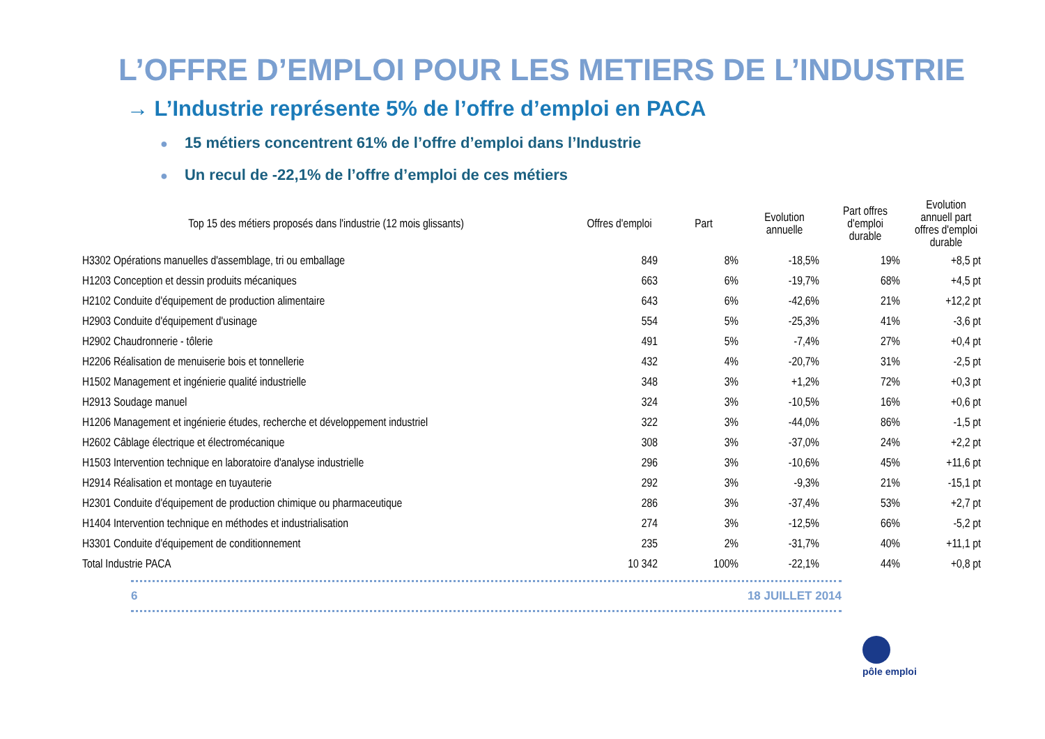L’OFFRE D’EMPLOI POUR LES METIERS DE L’INDUSTRIE
→ L’Industrie représente 5% de l’offre d’emploi en PACA
● 15 métiers concentrent 61% de l’offre d’emploi dans l’Industrie
● Un recul de -22,1% de l’offre d’emploi de ces métiers
| Top 15 des métiers proposés dans l'industrie (12 mois glissants) | Offres d'emploi | Part | Evolution annuelle | Part offres d'emploi durable | Evolution annuell part offres d'emploi durable |
| --- | --- | --- | --- | --- | --- |
| H3302 Opérations manuelles d'assemblage, tri ou emballage | 849 | 8% | -18,5% | 19% | +8,5 pt |
| H1203 Conception et dessin produits mécaniques | 663 | 6% | -19,7% | 68% | +4,5 pt |
| H2102 Conduite d'équipement de production alimentaire | 643 | 6% | -42,6% | 21% | +12,2 pt |
| H2903 Conduite d'équipement d'usinage | 554 | 5% | -25,3% | 41% | -3,6 pt |
| H2902 Chaudronnerie - tôlerie | 491 | 5% | -7,4% | 27% | +0,4 pt |
| H2206 Réalisation de menuiserie bois et tonnellerie | 432 | 4% | -20,7% | 31% | -2,5 pt |
| H1502 Management et ingénierie qualité industrielle | 348 | 3% | +1,2% | 72% | +0,3 pt |
| H2913 Soudage manuel | 324 | 3% | -10,5% | 16% | +0,6 pt |
| H1206 Management et ingénierie études, recherche et développement industriel | 322 | 3% | -44,0% | 86% | -1,5 pt |
| H2602 Câblage électrique et électromécanique | 308 | 3% | -37,0% | 24% | +2,2 pt |
| H1503 Intervention technique en laboratoire d'analyse industrielle | 296 | 3% | -10,6% | 45% | +11,6 pt |
| H2914 Réalisation et montage en tuyauterie | 292 | 3% | -9,3% | 21% | -15,1 pt |
| H2301 Conduite d'équipement de production chimique ou pharmaceutique | 286 | 3% | -37,4% | 53% | +2,7 pt |
| H1404 Intervention technique en méthodes et industrialisation | 274 | 3% | -12,5% | 66% | -5,2 pt |
| H3301 Conduite d'équipement de conditionnement | 235 | 2% | -31,7% | 40% | +11,1 pt |
| Total Industrie PACA | 10 342 | 100% | -22,1% | 44% | +0,8 pt |
6 18 JUILLET 2014
pôle emploi